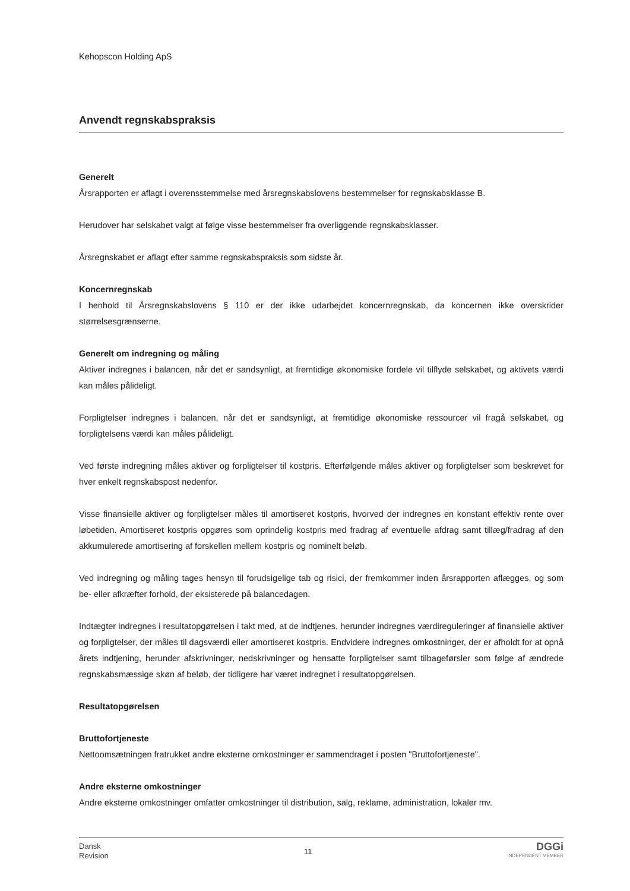Kehopscon Holding ApS
Anvendt regnskabspraksis
Generelt
Årsrapporten er aflagt i overensstemmelse med årsregnskabslovens bestemmelser for regnskabsklasse B.
Herudover har selskabet valgt at følge visse bestemmelser fra overliggende regnskabsklasser.
Årsregnskabet er aflagt efter samme regnskabspraksis som sidste år.
Koncernregnskab
I henhold til Årsregnskabslovens § 110 er der ikke udarbejdet koncernregnskab, da koncernen ikke overskrider størrelsesgrænserne.
Generelt om indregning og måling
Aktiver indregnes i balancen, når det er sandsynligt, at fremtidige økonomiske fordele vil tilflyde selskabet, og aktivets værdi kan måles pålideligt.
Forpligtelser indregnes i balancen, når det er sandsynligt, at fremtidige økonomiske ressourcer vil fragå selskabet, og forpligtelsens værdi kan måles pålideligt.
Ved første indregning måles aktiver og forpligtelser til kostpris. Efterfølgende måles aktiver og forpligtelser som beskrevet for hver enkelt regnskabspost nedenfor.
Visse finansielle aktiver og forpligtelser måles til amortiseret kostpris, hvorved der indregnes en konstant effektiv rente over løbetiden. Amortiseret kostpris opgøres som oprindelig kostpris med fradrag af eventuelle afdrag samt tillæg/fradrag af den akkumulerede amortisering af forskellen mellem kostpris og nominelt beløb.
Ved indregning og måling tages hensyn til forudsigelige tab og risici, der fremkommer inden årsrapporten aflægges, og som be- eller afkræfter forhold, der eksisterede på balancedagen.
Indtægter indregnes i resultatopgørelsen i takt med, at de indtjenes, herunder indregnes værdireguleringer af finansielle aktiver og forpligtelser, der måles til dagsværdi eller amortiseret kostpris. Endvidere indregnes omkostninger, der er afholdt for at opnå årets indtjening, herunder afskrivninger, nedskrivninger og hensatte forpligtelser samt tilbageførsler som følge af ændrede regnskabsmæssige skøn af beløb, der tidligere har været indregnet i resultatopgørelsen.
Resultatopgørelsen
Bruttofortjeneste
Nettoomsætningen fratrukket andre eksterne omkostninger er sammendraget i posten "Bruttofortjeneste".
Andre eksterne omkostninger
Andre eksterne omkostninger omfatter omkostninger til distribution, salg, reklame, administration, lokaler mv.
Dansk
Revision
11
DGGi
INDEPENDENT MEMBER